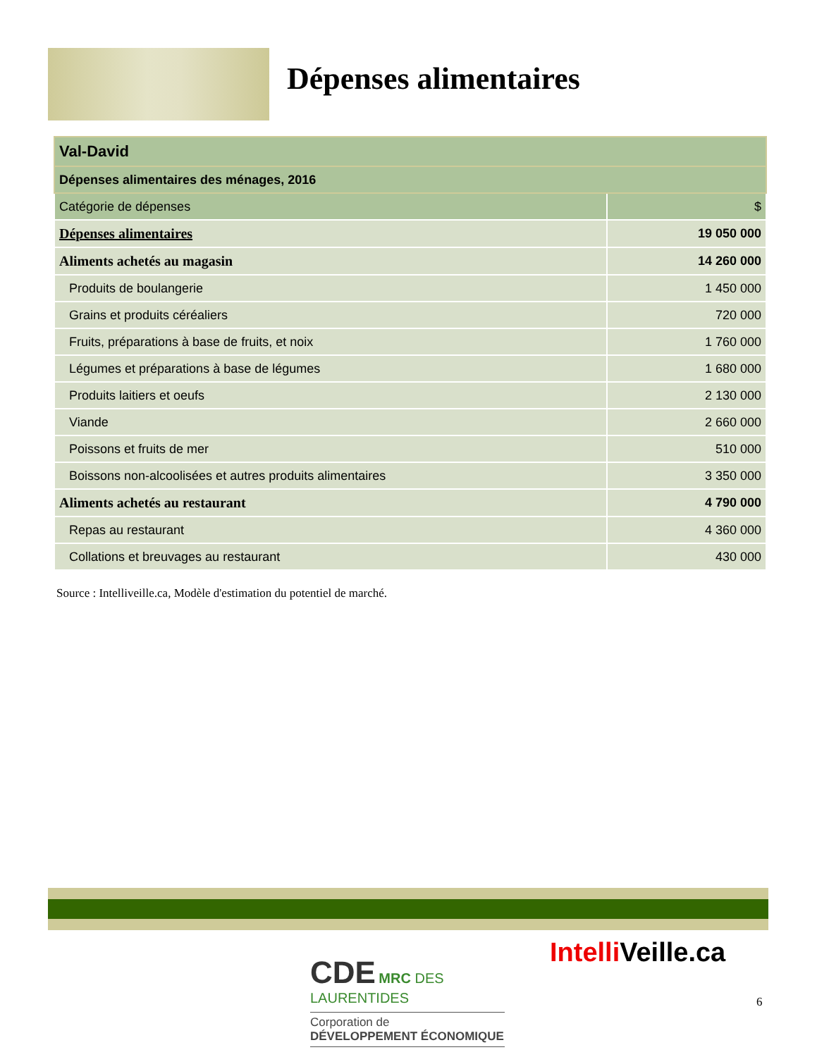Dépenses alimentaires
| Val-David | |
| Dépenses alimentaires des ménages, 2016 | |
| Catégorie de dépenses | $ |
| Dépenses alimentaires | 19 050 000 |
| Aliments achetés au magasin | 14 260 000 |
| Produits de boulangerie | 1 450 000 |
| Grains et produits céréaliers | 720 000 |
| Fruits, préparations à base de fruits, et noix | 1 760 000 |
| Légumes et préparations à base de légumes | 1 680 000 |
| Produits laitiers et oeufs | 2 130 000 |
| Viande | 2 660 000 |
| Poissons et fruits de mer | 510 000 |
| Boissons non-alcoolisées et autres produits alimentaires | 3 350 000 |
| Aliments achetés au restaurant | 4 790 000 |
| Repas au restaurant | 4 360 000 |
| Collations et breuvages au restaurant | 430 000 |
Source : Intelliveille.ca, Modèle d'estimation du potentiel de marché.
CDE MRC DES
LAURENTIDES
Corporation de
DÉVELOPPEMENT ÉCONOMIQUE
Intelli Veille.ca
6